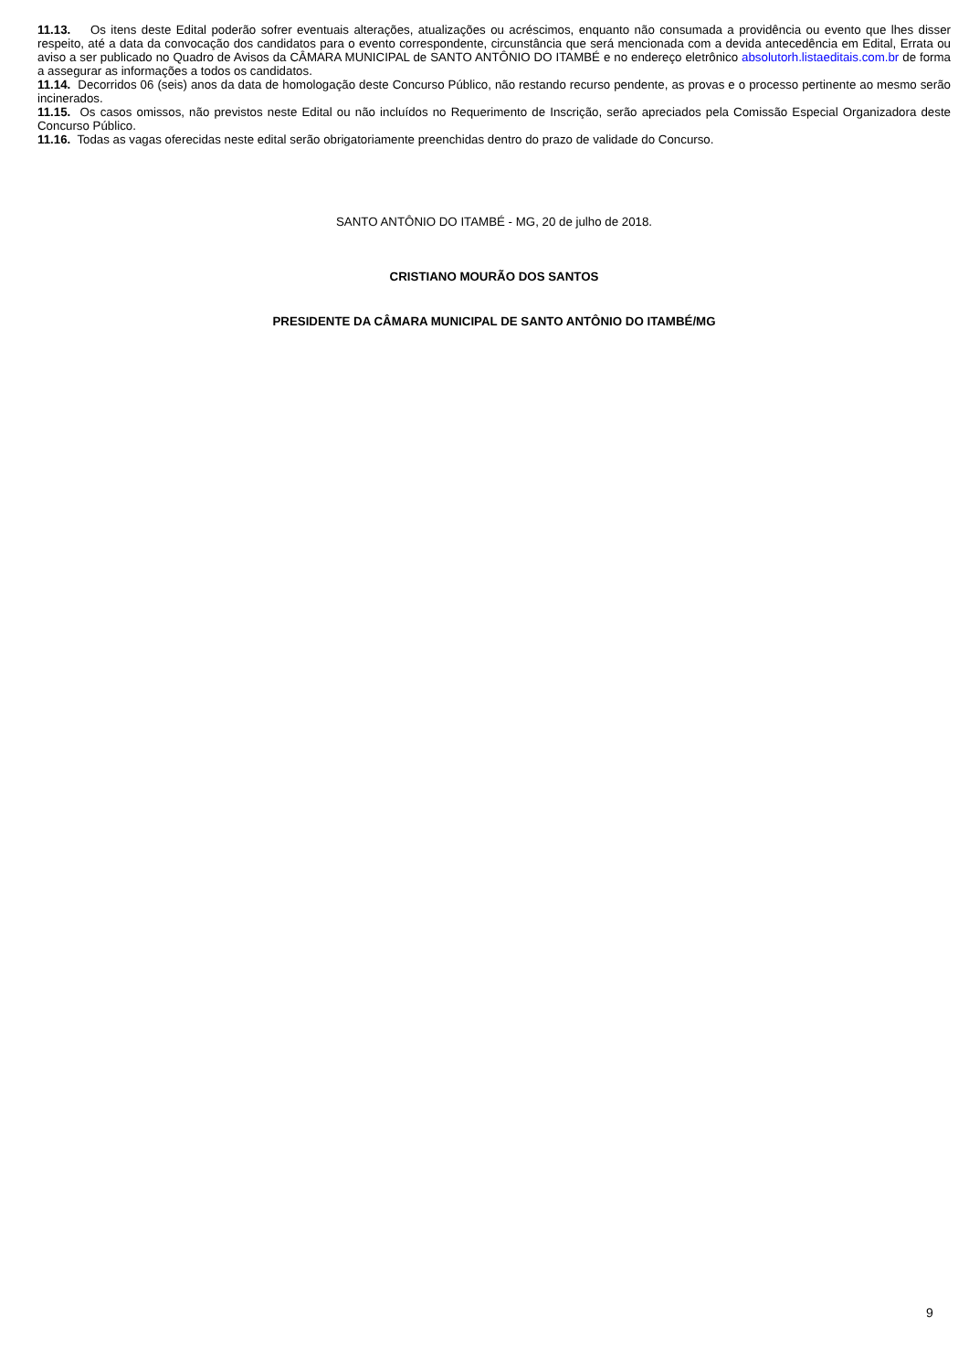11.13. Os itens deste Edital poderão sofrer eventuais alterações, atualizações ou acréscimos, enquanto não consumada a providência ou evento que lhes disser respeito, até a data da convocação dos candidatos para o evento correspondente, circunstância que será mencionada com a devida antecedência em Edital, Errata ou aviso a ser publicado no Quadro de Avisos da CÂMARA MUNICIPAL de SANTO ANTÔNIO DO ITAMBÉ e no endereço eletrônico absolutorh.listaeditais.com.br de forma a assegurar as informações a todos os candidatos.
11.14. Decorridos 06 (seis) anos da data de homologação deste Concurso Público, não restando recurso pendente, as provas e o processo pertinente ao mesmo serão incinerados.
11.15. Os casos omissos, não previstos neste Edital ou não incluídos no Requerimento de Inscrição, serão apreciados pela Comissão Especial Organizadora deste Concurso Público.
11.16. Todas as vagas oferecidas neste edital serão obrigatoriamente preenchidas dentro do prazo de validade do Concurso.
SANTO ANTÔNIO DO ITAMBÉ - MG, 20 de julho de 2018.
CRISTIANO MOURÃO DOS SANTOS
PRESIDENTE DA CÂMARA MUNICIPAL DE SANTO ANTÔNIO DO ITAMBÉ/MG
9